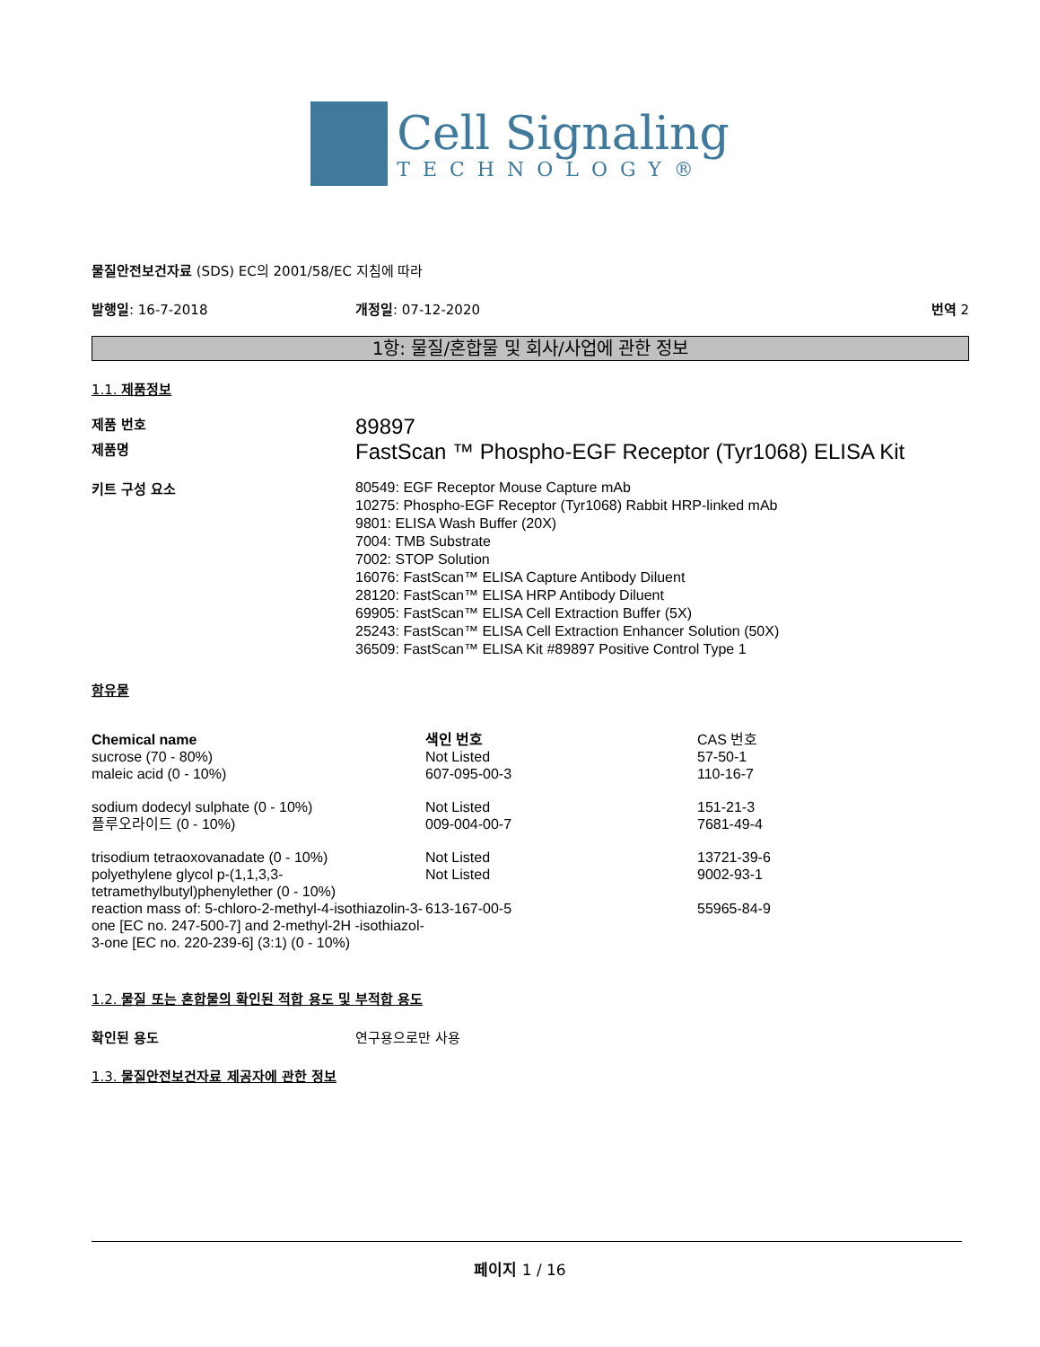Cell Signaling
TECHNOLOGY®
물질안전보건자료 (SDS) EC의 2001/58/EC 지침에 따라
발행일: 16-7-2018 개정일: 07-12-2020 번역 2
1항: 물질/혼합물 및 회사/사업에 관한 정보
1.1. 제품정보
제품 번호
89897
제품명
FastScan ™ Phospho-EGF Receptor (Tyr1068) ELISA Kit
키트 구성 요소
80549: EGF Receptor Mouse Capture mAb
10275: Phospho-EGF Receptor (Tyr1068) Rabbit HRP-linked mAb
9801: ELISA Wash Buffer (20X)
7004: TMB Substrate
7002: STOP Solution
16076: FastScan™ ELISA Capture Antibody Diluent
28120: FastScan™ ELISA HRP Antibody Diluent
69905: FastScan™ ELISA Cell Extraction Buffer (5X)
25243: FastScan™ ELISA Cell Extraction Enhancer Solution (50X)
36509: FastScan™ ELISA Kit #89897 Positive Control Type 1
함유물
| Chemical name | 색인 번호 | CAS 번호 |
| --- | --- | --- |
| sucrose (70 - 80%) | Not Listed | 57-50-1 |
| maleic acid (0 - 10%) | 607-095-00-3 | 110-16-7 |
| sodium dodecyl sulphate (0 - 10%) | Not Listed | 151-21-3 |
| 플루오라이드 (0 - 10%) | 009-004-00-7 | 7681-49-4 |
| trisodium tetraoxovanadate (0 - 10%) | Not Listed | 13721-39-6 |
| polyethylene glycol p-(1,1,3,3-tetramethylbutyl)phenylether (0 - 10%) | Not Listed | 9002-93-1 |
| reaction mass of: 5-chloro-2-methyl-4-isothiazolin-3-one [EC no. 247-500-7] and 2-methyl-2H -isothiazol-3-one [EC no. 220-239-6] (3:1) (0 - 10%) | 613-167-00-5 | 55965-84-9 |
1.2. 물질 또는 혼합물의 확인된 적합 용도 및 부적합 용도
확인된 용도 연구용으로만 사용
1.3. 물질안전보건자료 제공자에 관한 정보
페이지 1 / 16